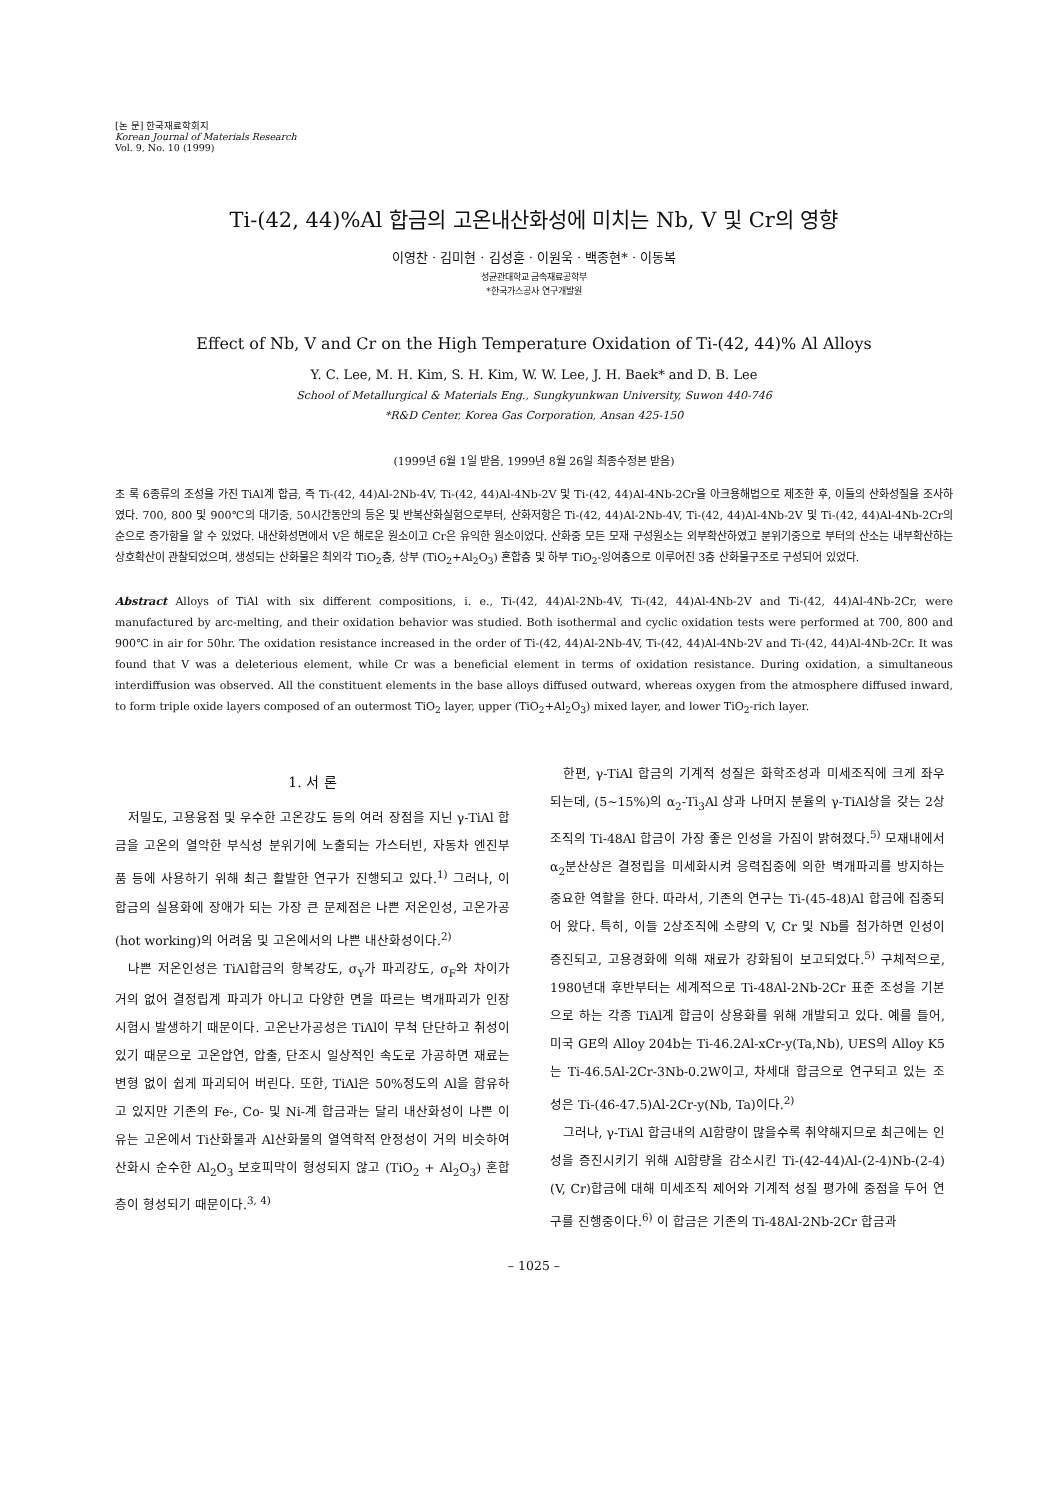[논 문] 한국재료학회지
Korean Journal of Materials Research
Vol. 9, No. 10 (1999)
Ti-(42, 44)%Al 합금의 고온내산화성에 미치는 Nb, V 및 Cr의 영향
이영찬 · 김미현 · 김성훈 · 이원욱 · 백종현* · 이동복
성균관대학교 금속재료공학부
*한국가스공사 연구개발원
Effect of Nb, V and Cr on the High Temperature Oxidation of Ti-(42, 44)% Al Alloys
Y. C. Lee, M. H. Kim, S. H. Kim, W. W. Lee, J. H. Baek* and D. B. Lee
School of Metallurgical & Materials Eng., Sungkyunkwan University, Suwon 440-746
*R&D Center, Korea Gas Corporation, Ansan 425-150
(1999년 6월 1일 받음, 1999년 8월 26일 최종수정본 받음)
초 록 6종류의 조성을 가진 TiAl계 합금, 즉 Ti-(42, 44)Al-2Nb-4V, Ti-(42, 44)Al-4Nb-2V 및 Ti-(42, 44)Al-4Nb-2Cr을 아크용해법으로 제조한 후, 이들의 산화성질을 조사하였다. 700, 800 및 900℃의 대기중, 50시간동안의 등온 및 반복산화실험으로부터, 산화저항은 Ti-(42, 44)Al-2Nb-4V, Ti-(42, 44)Al-4Nb-2V 및 Ti-(42, 44)Al-4Nb-2Cr의 순으로 증가함을 알 수 있었다. 내산화성면에서 V은 해로운 원소이고 Cr은 유익한 원소이었다. 산화중 모든 모재 구성원소는 외부확산하였고 분위기중으로 부터의 산소는 내부확산하는 상호확산이 관찰되었으며, 생성되는 산화물은 최외각 TiO<sub>2</sub>층, 상부 (TiO<sub>2</sub>+Al<sub>2</sub>O<sub>3</sub>) 혼합층 및 하부 TiO<sub>2</sub>-잉여층으로 이루어진 3층 산화물구조로 구성되어 있었다.
Abstract Alloys of TiAl with six different compositions, i. e., Ti-(42, 44)Al-2Nb-4V, Ti-(42, 44)Al-4Nb-2V and Ti-(42, 44)Al-4Nb-2Cr, were manufactured by arc-melting, and their oxidation behavior was studied. Both isothermal and cyclic oxidation tests were performed at 700, 800 and 900℃ in air for 50hr. The oxidation resistance increased in the order of Ti-(42, 44)Al-2Nb-4V, Ti-(42, 44)Al-4Nb-2V and Ti-(42, 44)Al-4Nb-2Cr. It was found that V was a deleterious element, while Cr was a beneficial element in terms of oxidation resistance. During oxidation, a simultaneous interdiffusion was observed. All the constituent elements in the base alloys diffused outward, whereas oxygen from the atmosphere diffused inward, to form triple oxide layers composed of an outermost TiO<sub>2</sub> layer, upper (TiO<sub>2</sub>+Al<sub>2</sub>O<sub>3</sub>) mixed layer, and lower TiO<sub>2</sub>-rich layer.
1. 서 론
저밀도, 고용융점 및 우수한 고온강도 등의 여러 장점을 지닌 γ-TiAl 합금을 고온의 열악한 부식성 분위기에 노출되는 가스터빈, 자동차 엔진부품 등에 사용하기 위해 최근 활발한 연구가 진행되고 있다.<sup>1)</sup> 그러나, 이 합금의 실용화에 장애가 되는 가장 큰 문제점은 나쁜 저온인성, 고온가공(hot working)의 어려움 및 고온에서의 나쁜 내산화성이다.<sup>2)</sup>
나쁜 저온인성은 TiAl합금의 항복강도, σ<sub>Y</sub>가 파괴강도, σ<sub>F</sub>와 차이가 거의 없어 결정립계 파괴가 아니고 다양한 면을 따르는 벽개파괴가 인장시험시 발생하기 때문이다. 고온난가공성은 TiAl이 무척 단단하고 취성이 있기 때문으로 고온압연, 압출, 단조시 일상적인 속도로 가공하면 재료는 변형 없이 쉽게 파괴되어 버린다. 또한, TiAl은 50%정도의 Al을 함유하고 있지만 기존의 Fe-, Co- 및 Ni-계 합금과는 달리 내산화성이 나쁜 이유는 고온에서 Ti산화물과 Al산화물의 열역학적 안정성이 거의 비슷하여 산화시 순수한 Al<sub>2</sub>O<sub>3</sub> 보호피막이 형성되지 않고 (TiO<sub>2</sub> + Al<sub>2</sub>O<sub>3</sub>) 혼합층이 형성되기 때문이다.<sup>3, 4)</sup>
한편, γ-TiAl 합금의 기계적 성질은 화학조성과 미세조직에 크게 좌우되는데, (5~15%)의 α<sub>2</sub>-Ti<sub>3</sub>Al 상과 나머지 분율의 γ-TiAl상을 갖는 2상조직의 Ti-48Al 합금이 가장 좋은 인성을 가짐이 밝혀졌다.<sup>5)</sup> 모재내에서 α<sub>2</sub>분산상은 결정립을 미세화시켜 응력집중에 의한 벽개파괴를 방지하는 중요한 역할을 한다. 따라서, 기존의 연구는 Ti-(45-48)Al 합금에 집중되어 왔다. 특히, 이들 2상조직에 소량의 V, Cr 및 Nb를 첨가하면 인성이 증진되고, 고용경화에 의해 재료가 강화됨이 보고되었다.<sup>5)</sup> 구체적으로, 1980년대 후반부터는 세계적으로 Ti-48Al-2Nb-2Cr 표준 조성을 기본으로 하는 각종 TiAl계 합금이 상용화를 위해 개발되고 있다. 예를 들어, 미국 GE의 Alloy 204b는 Ti-46.2Al-xCr-y(Ta,Nb), UES의 Alloy K5는 Ti-46.5Al-2Cr-3Nb-0.2W이고, 차세대 합금으로 연구되고 있는 조성은 Ti-(46-47.5)Al-2Cr-y(Nb, Ta)이다.<sup>2)</sup>
그러나, γ-TiAl 합금내의 Al함량이 많을수록 취약해지므로 최근에는 인성을 증진시키기 위해 Al함량을 감소시킨 Ti-(42-44)Al-(2-4)Nb-(2-4)(V, Cr)합금에 대해 미세조직 제어와 기계적 성질 평가에 중점을 두어 연구를 진행중이다.<sup>6)</sup> 이 합금은 기존의 Ti-48Al-2Nb-2Cr 합금과
– 1025 –